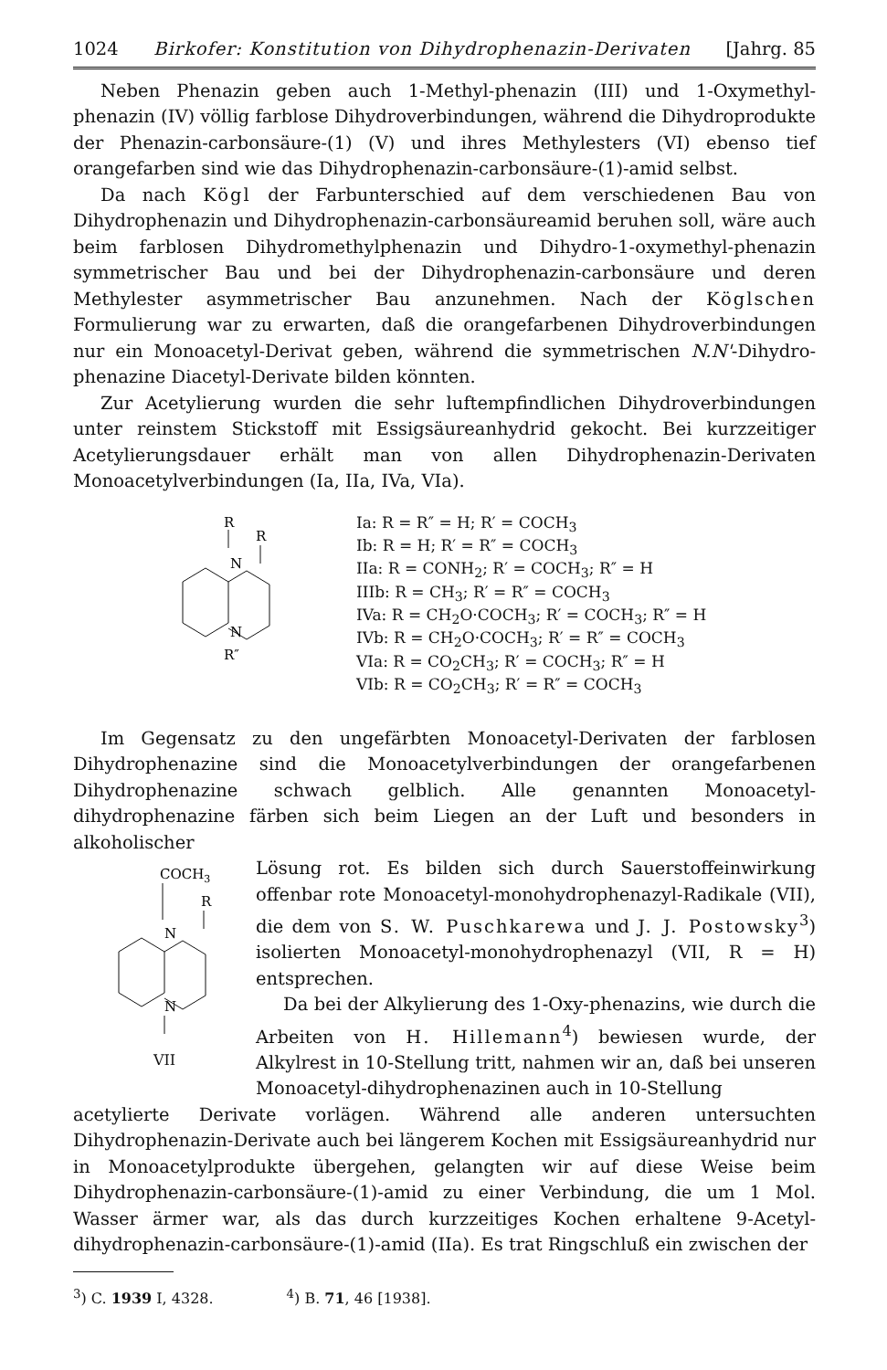1024 Birkofer: Konstitution von Dihydrophenazin-Derivaten [Jahrg. 85
Neben Phenazin geben auch 1-Methyl-phenazin (III) und 1-Oxymethyl-phenazin (IV) völlig farblose Dihydroverbindungen, während die Dihydroprodukte der Phenazin-carbonsäure-(1) (V) und ihres Methylesters (VI) ebenso tief orangefarben sind wie das Dihydrophenazin-carbonsäure-(1)-amid selbst.
Da nach Kögl der Farbunterschied auf dem verschiedenen Bau von Dihydrophenazin und Dihydrophenazin-carbonsäureamid beruhen soll, wäre auch beim farblosen Dihydromethylphenazin und Dihydro-1-oxymethyl-phenazin symmetrischer Bau und bei der Dihydrophenazin-carbonsäure und deren Methylester asymmetrischer Bau anzunehmen. Nach der Köglschen Formulierung war zu erwarten, daß die orangefarbenen Dihydroverbindungen nur ein Monoacetyl-Derivat geben, während die symmetrischen N.N'-Dihydro-phenazine Diacetyl-Derivate bilden könnten.
Zur Acetylierung wurden die sehr luftempfindlichen Dihydroverbindungen unter reinstem Stickstoff mit Essigsäureanhydrid gekocht. Bei kurzzeitiger Acetylierungsdauer erhält man von allen Dihydrophenazin-Derivaten Monoacetylverbindungen (Ia, IIa, IVa, VIa).
R
R
N
N
R″
Ia: R = R″ = H; R′ = COCH<sub>3</sub>
Ib: R = H; R′ = R″ = COCH<sub>3</sub>
IIa: R = CONH<sub>2</sub>; R′ = COCH<sub>3</sub>; R″ = H
IIIb: R = CH<sub>3</sub>; R′ = R″ = COCH<sub>3</sub>
IVa: R = CH<sub>2</sub>O·COCH<sub>3</sub>; R′ = COCH<sub>3</sub>; R″ = H
IVb: R = CH<sub>2</sub>O·COCH<sub>3</sub>; R′ = R″ = COCH<sub>3</sub>
VIa: R = CO<sub>2</sub>CH<sub>3</sub>; R′ = COCH<sub>3</sub>; R″ = H
VIb: R = CO<sub>2</sub>CH<sub>3</sub>; R′ = R″ = COCH<sub>3</sub>
Im Gegensatz zu den ungefärbten Monoacetyl-Derivaten der farblosen Dihydrophenazine sind die Monoacetylverbindungen der orangefarbenen Dihydrophenazine schwach gelblich. Alle genannten Monoacetyl-dihydrophenazine färben sich beim Liegen an der Luft und besonders in alkoholischer
COCH3
R
N
N
VII
Lösung rot. Es bilden sich durch Sauerstoffeinwirkung offenbar rote Monoacetyl-monohydrophenazyl-Radikale (VII), die dem von S. W. Puschkarewa und J. J. Postowsky<sup>3</sup>) isolierten Monoacetyl-monohydrophenazyl (VII, R = H) entsprechen.
Da bei der Alkylierung des 1-Oxy-phenazins, wie durch die Arbeiten von H. Hillemann<sup>4</sup>) bewiesen wurde, der Alkylrest in 10-Stellung tritt, nahmen wir an, daß bei unseren Monoacetyl-dihydrophenazinen auch in 10-Stellung
acetylierte Derivate vorlägen. Während alle anderen untersuchten Dihydrophenazin-Derivate auch bei längerem Kochen mit Essigsäureanhydrid nur in Monoacetylprodukte übergehen, gelangten wir auf diese Weise beim Dihydrophenazin-carbonsäure-(1)-amid zu einer Verbindung, die um 1 Mol. Wasser ärmer war, als das durch kurzzeitiges Kochen erhaltene 9-Acetyl-dihydrophenazin-carbonsäure-(1)-amid (IIa). Es trat Ringschluß ein zwischen der
<sup>3</sup>) C. 1939 I, 4328. <sup>4</sup>) B. 71, 46 [1938].